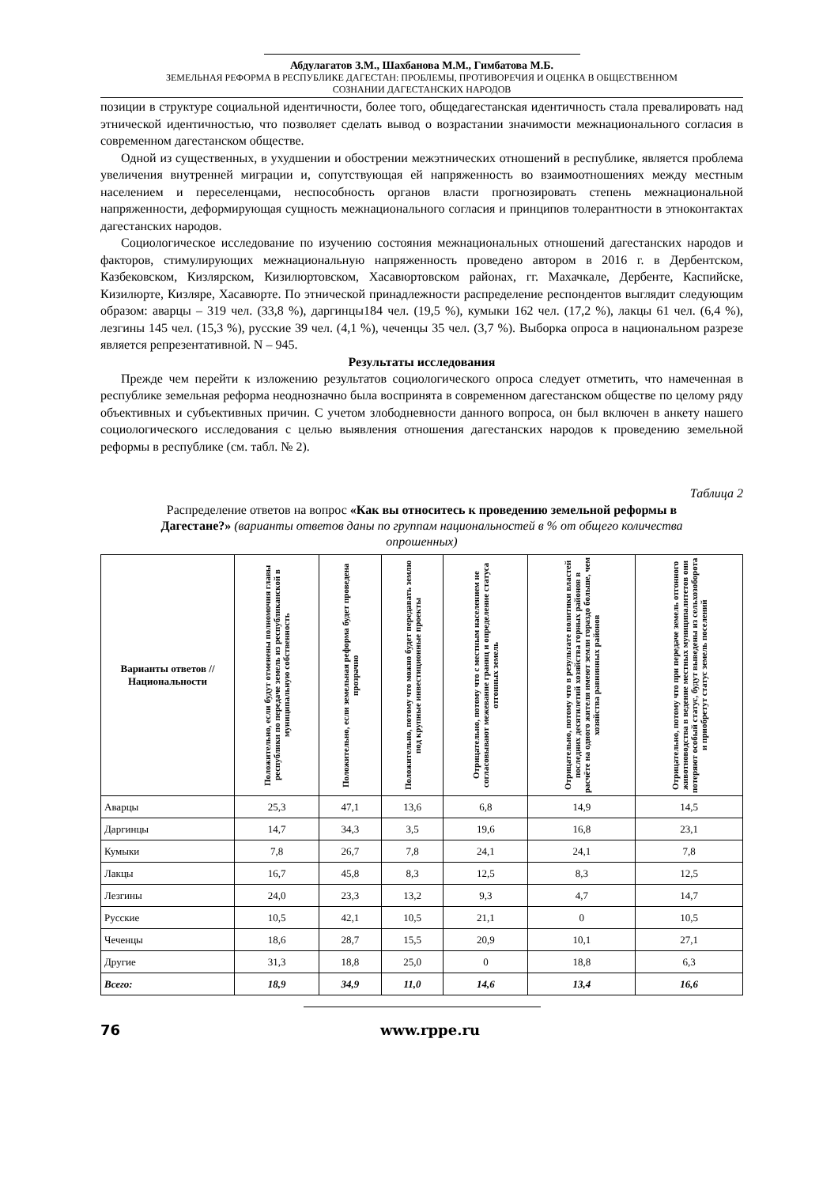Абдулагатов З.М., Шахбанова М.М., Гимбатова М.Б.
ЗЕМЕЛЬНАЯ РЕФОРМА В РЕСПУБЛИКЕ ДАГЕСТАН: ПРОБЛЕМЫ, ПРОТИВОРЕЧИЯ И ОЦЕНКА В ОБЩЕСТВЕННОМ
СОЗНАНИИ ДАГЕСТАНСКИХ НАРОДОВ
позиции в структуре социальной идентичности, более того, общедагестанская идентичность стала превалировать над этнической идентичностью, что позволяет сделать вывод о возрастании значимости межнационального согласия в современном дагестанском обществе.
Одной из существенных, в ухудшении и обострении межэтнических отношений в республике, является проблема увеличения внутренней миграции и, сопутствующая ей напряженность во взаимоотношениях между местным населением и переселенцами, неспособность органов власти прогнозировать степень межнациональной напряженности, деформирующая сущность межнационального согласия и принципов толерантности в этноконтактах дагестанских народов.
Социологическое исследование по изучению состояния межнациональных отношений дагестанских народов и факторов, стимулирующих межнациональную напряженность проведено автором в 2016 г. в Дербентском, Казбековском, Кизлярском, Кизилюртовском, Хасавюртовском районах, гг. Махачкале, Дербенте, Каспийске, Кизилюрте, Кизляре, Хасавюрте. По этнической принадлежности распределение респондентов выглядит следующим образом: аварцы – 319 чел. (33,8 %), даргинцы184 чел. (19,5 %), кумыки 162 чел. (17,2 %), лакцы 61 чел. (6,4 %), лезгины 145 чел. (15,3 %), русские 39 чел. (4,1 %), чеченцы 35 чел. (3,7 %). Выборка опроса в национальном разрезе является репрезентативной. N – 945.
Результаты исследования
Прежде чем перейти к изложению результатов социологического опроса следует отметить, что намеченная в республике земельная реформа неоднозначно была воспринята в современном дагестанском обществе по целому ряду объективных и субъективных причин. С учетом злободневности данного вопроса, он был включен в анкету нашего социологического исследования с целью выявления отношения дагестанских народов к проведению земельной реформы в республике (см. табл. № 2).
Таблица 2
Распределение ответов на вопрос «Как вы относитесь к проведению земельной реформы в Дагестане?» (варианты ответов даны по группам национальностей в % от общего количества опрошенных)
| Варианты ответов // Национальности | Положительно, если будут отменены полномочия главы республики по передаче земель из республиканской в муниципальную собственность | Положительно, если земельная реформа будет проведена прозрачно | Положительно, потому что можно будет передавать землю под крупные инвестиционные проекты | Отрицательно, потому что с местным населением не согласовывают межевание границ и определение статуса отгонных земель | Отрицательно, потому что в результате политики властей последних десятилетий хозяйства горных районов в расчёте на одного жителя имеют земли гораздо больше, чем хозяйства равнинных районов | Отрицательно, потому что при передаче земель отгонного животноводства в ведение местных муниципалитетов они потеряют особый статус, будут выведены из сельхозоборота и приобретут статус земель поселений |
| --- | --- | --- | --- | --- | --- | --- |
| Аварцы | 25,3 | 47,1 | 13,6 | 6,8 | 14,9 | 14,5 |
| Даргинцы | 14,7 | 34,3 | 3,5 | 19,6 | 16,8 | 23,1 |
| Кумыки | 7,8 | 26,7 | 7,8 | 24,1 | 24,1 | 7,8 |
| Лакцы | 16,7 | 45,8 | 8,3 | 12,5 | 8,3 | 12,5 |
| Лезгины | 24,0 | 23,3 | 13,2 | 9,3 | 4,7 | 14,7 |
| Русские | 10,5 | 42,1 | 10,5 | 21,1 | 0 | 10,5 |
| Чеченцы | 18,6 | 28,7 | 15,5 | 20,9 | 10,1 | 27,1 |
| Другие | 31,3 | 18,8 | 25,0 | 0 | 18,8 | 6,3 |
| Всего: | 18,9 | 34,9 | 11,0 | 14,6 | 13,4 | 16,6 |
76 www.rppe.ru